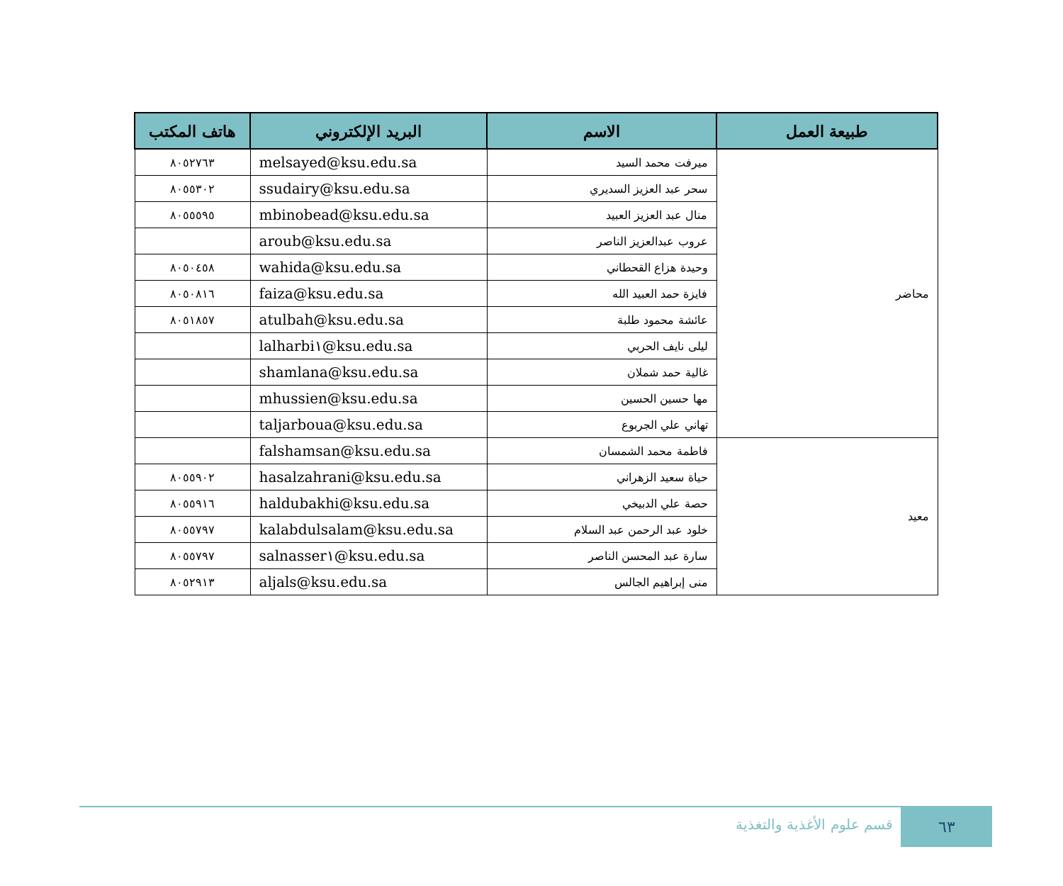| طبيعة العمل | الاسم | البريد الإلكتروني | هاتف المكتب |
| --- | --- | --- | --- |
| محاضر | ميرفت محمد السيد | melsayed@ksu.edu.sa | ٨٠٥٢٧٦٣ |
| | سحر عبد العزيز السديري | ssudairy@ksu.edu.sa | ٨٠٥٥٣٠٢ |
| | منال عبد العزيز العبيد | mbinobead@ksu.edu.sa | ٨٠٥٥٥٩٥ |
| | عروب عبدالعزيز الناصر | aroub@ksu.edu.sa | |
| | وحيدة هزاع القحطاني | wahida@ksu.edu.sa | ٨٠٥٠٤٥٨ |
| | فايزة حمد العبيد الله | faiza@ksu.edu.sa | ٨٠٥٠٨١٦ |
| | عائشة محمود طلبة | atulbah@ksu.edu.sa | ٨٠٥١٨٥٧ |
| | ليلى نايف الحربي | lalharbi١@ksu.edu.sa | |
| | غالية حمد شملان | shamlana@ksu.edu.sa | |
| | مها حسين الحسين | mhussien@ksu.edu.sa | |
| | تهاني علي الجربوع | taljarboua@ksu.edu.sa | |
| معيد | فاطمة محمد الشمسان | falshamsan@ksu.edu.sa | |
| | حياة سعيد الزهراني | hasalzahrani@ksu.edu.sa | ٨٠٥٥٩٠٢ |
| | حصة علي الدبيخي | haldubakhi@ksu.edu.sa | ٨٠٥٥٩١٦ |
| | خلود عبد الرحمن عبد السلام | kalabdulsalam@ksu.edu.sa | ٨٠٥٥٧٩٧ |
| | سارة عبد المحسن الناصر | salnasser١@ksu.edu.sa | ٨٠٥٥٧٩٧ |
| | منى إبراهيم الجالس | aljals@ksu.edu.sa | ٨٠٥٢٩١٣ |
٦٣ قسم علوم الأغذية والتغذية